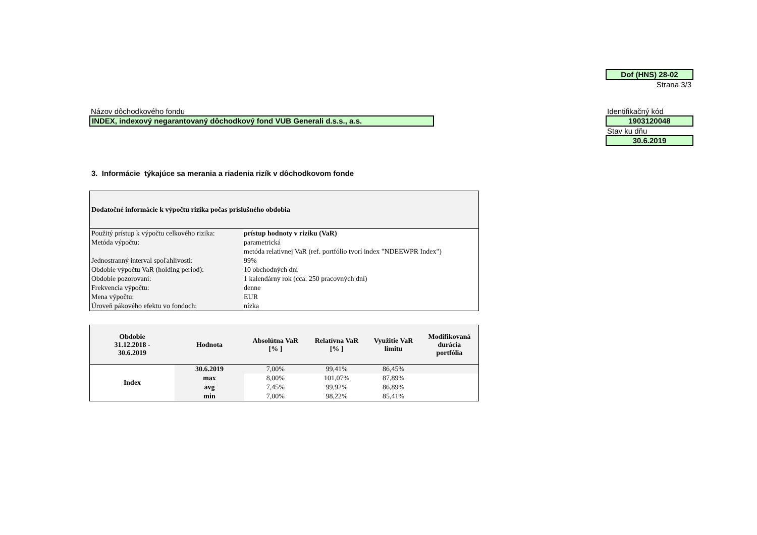Dof (HNS) 28-02
Strana 3/3
Názov dôchodkového fondu
INDEX, indexový negarantovaný dôchodkový fond VUB Generali d.s.s., a.s.
Identifikačný kód
1903120048
Stav ku dňu
30.6.2019
3. Informácie týkajúce sa merania a riadenia rizík v dôchodkovom fonde
| Dodatočné informácie k výpočtu rizika počas príslušného obdobia | |
| --- | --- |
| Použitý prístup k výpočtu celkového rizika: | prístup hodnoty v riziku (VaR) |
| Metóda výpočtu: | parametrická |
| | metóda relatívnej VaR (ref. portfólio tvorí index "NDEEWPR Index") |
| Jednostranný interval spoľahlivosti: | 99% |
| Obdobie výpočtu VaR (holding period): | 10 obchodných dní |
| Obdobie pozorovaní: | 1 kalendárny rok (cca. 250 pracovných dní) |
| Frekvencia výpočtu: | denne |
| Mena výpočtu: | EUR |
| Úroveň pákového efektu vo fondoch: | nízka |
| Obdobie 31.12.2018 - 30.6.2019 | Hodnota | Absolútna VaR [% ] | Relatívna VaR [% ] | Využitie VaR limitu | Modifikovaná durácia portfólia |
| --- | --- | --- | --- | --- | --- |
| Index | 30.6.2019 | 7,00% | 99,41% | 86,45% | |
| | max | 8,00% | 101,07% | 87,89% | |
| | avg | 7,45% | 99,92% | 86,89% | |
| | min | 7,00% | 98,22% | 85,41% | |